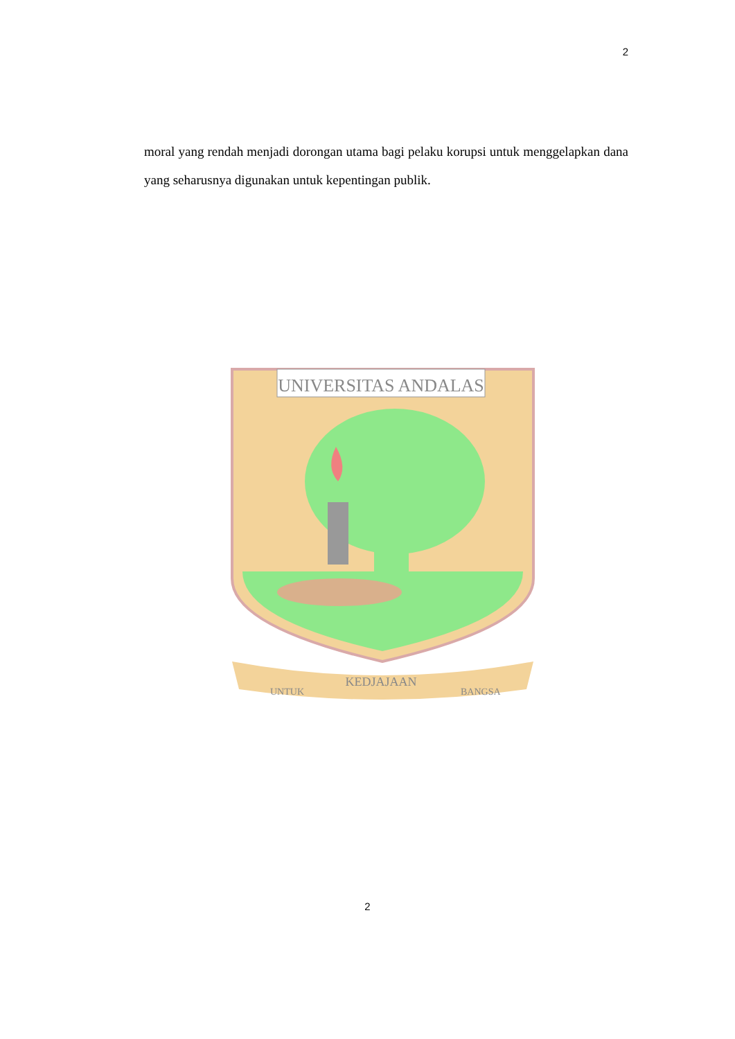2
moral yang rendah menjadi dorongan utama bagi pelaku korupsi untuk menggelapkan dana yang seharusnya digunakan untuk kepentingan publik.
UNIVERSITAS ANDALAS
UNTUK
KEDJAJAAN
BANGSA
2